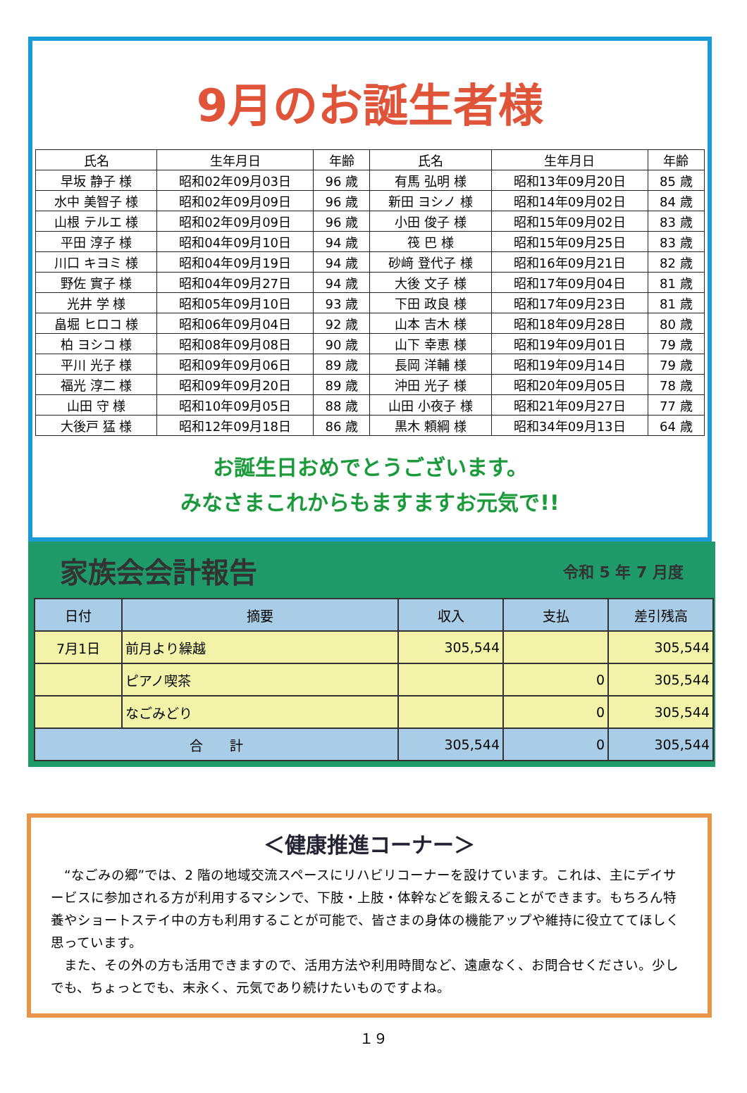9月のお誕生者様
| 氏名 | 生年月日 | 年齢 | 氏名 | 生年月日 | 年齢 |
| --- | --- | --- | --- | --- | --- |
| 早坂 静子 様 | 昭和02年09月03日 | 96 歳 | 有馬 弘明 様 | 昭和13年09月20日 | 85 歳 |
| 水中 美智子 様 | 昭和02年09月09日 | 96 歳 | 新田 ヨシノ 様 | 昭和14年09月02日 | 84 歳 |
| 山根 テルエ 様 | 昭和02年09月09日 | 96 歳 | 小田 俊子 様 | 昭和15年09月02日 | 83 歳 |
| 平田 淳子 様 | 昭和04年09月10日 | 94 歳 | 筏 巴 様 | 昭和15年09月25日 | 83 歳 |
| 川口 キヨミ 様 | 昭和04年09月19日 | 94 歳 | 砂﨑 登代子 様 | 昭和16年09月21日 | 82 歳 |
| 野佐 實子 様 | 昭和04年09月27日 | 94 歳 | 大後 文子 様 | 昭和17年09月04日 | 81 歳 |
| 光井 学 様 | 昭和05年09月10日 | 93 歳 | 下田 政良 様 | 昭和17年09月23日 | 81 歳 |
| 畠堀 ヒロコ 様 | 昭和06年09月04日 | 92 歳 | 山本 吉木 様 | 昭和18年09月28日 | 80 歳 |
| 柏 ヨシコ 様 | 昭和08年09月08日 | 90 歳 | 山下 幸恵 様 | 昭和19年09月01日 | 79 歳 |
| 平川 光子 様 | 昭和09年09月06日 | 89 歳 | 長岡 洋輔 様 | 昭和19年09月14日 | 79 歳 |
| 福光 淳二 様 | 昭和09年09月20日 | 89 歳 | 沖田 光子 様 | 昭和20年09月05日 | 78 歳 |
| 山田 守 様 | 昭和10年09月05日 | 88 歳 | 山田 小夜子 様 | 昭和21年09月27日 | 77 歳 |
| 大後戸 猛 様 | 昭和12年09月18日 | 86 歳 | 黒木 頼綱 様 | 昭和34年09月13日 | 64 歳 |
お誕生日おめでとうございます。
みなさまこれからもますますお元気で!!
家族会会計報告 令和 5 年 7 月度
| 日付 | 摘要 | 収入 | 支払 | 差引残高 |
| --- | --- | --- | --- | --- |
| 7月1日 | 前月より繰越 | 305,544 | | 305,544 |
| | ピアノ喫茶 | | 0 | 305,544 |
| | なごみどり | | 0 | 305,544 |
| 合 計 | | 305,544 | 0 | 305,544 |
＜健康推進コーナー＞
　“なごみの郷”では、2 階の地域交流スペースにリハビリコーナーを設けています。これは、主にデイサービスに参加される方が利用するマシンで、下肢・上肢・体幹などを鍛えることができます。もちろん特養やショートステイ中の方も利用することが可能で、皆さまの身体の機能アップや維持に役立ててほしく思っています。
　また、その外の方も活用できますので、活用方法や利用時間など、遠慮なく、お問合せください。少しでも、ちょっとでも、末永く、元気であり続けたいものですよね。
１９